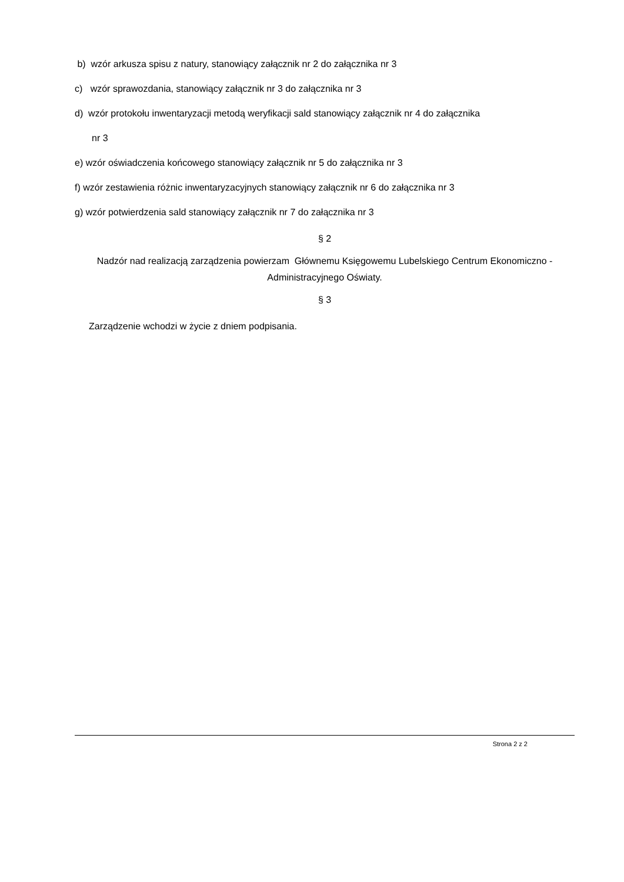b) wzór arkusza spisu z natury, stanowiący załącznik nr 2 do załącznika nr 3
c) wzór sprawozdania, stanowiący załącznik nr 3 do załącznika nr 3
d) wzór protokołu inwentaryzacji metodą weryfikacji sald stanowiący załącznik nr 4 do załącznika
nr 3
e) wzór oświadczenia końcowego stanowiący załącznik nr 5 do załącznika nr 3
f) wzór zestawienia różnic inwentaryzacyjnych stanowiący załącznik nr 6 do załącznika nr 3
g) wzór potwierdzenia sald stanowiący załącznik nr 7 do załącznika nr 3
§ 2
Nadzór nad realizacją zarządzenia powierzam Głównemu Księgowemu Lubelskiego Centrum Ekonomiczno - Administracyjnego Oświaty.
§ 3
Zarządzenie wchodzi w życie z dniem podpisania.
Strona 2 z 2